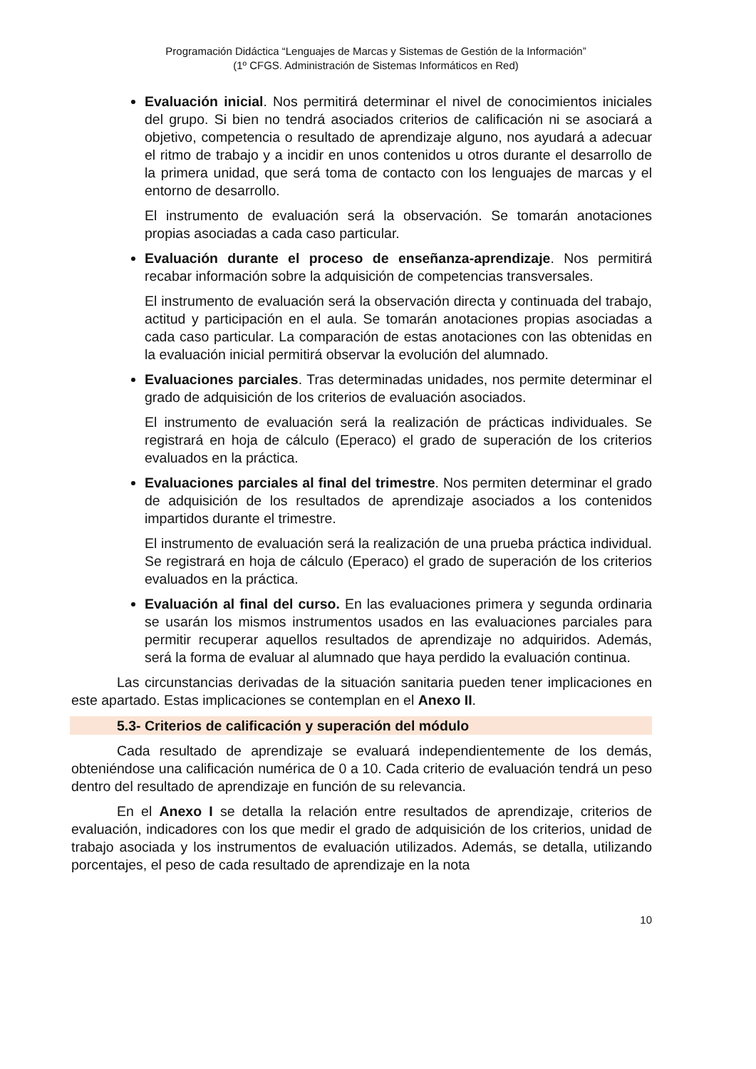Programación Didáctica “Lenguajes de Marcas y Sistemas de Gestión de la Información”
(1º CFGS. Administración de Sistemas Informáticos en Red)
Evaluación inicial. Nos permitirá determinar el nivel de conocimientos iniciales del grupo. Si bien no tendrá asociados criterios de calificación ni se asociará a objetivo, competencia o resultado de aprendizaje alguno, nos ayudará a adecuar el ritmo de trabajo y a incidir en unos contenidos u otros durante el desarrollo de la primera unidad, que será toma de contacto con los lenguajes de marcas y el entorno de desarrollo.
El instrumento de evaluación será la observación. Se tomarán anotaciones propias asociadas a cada caso particular.
Evaluación durante el proceso de enseñanza-aprendizaje. Nos permitirá recabar información sobre la adquisición de competencias transversales.
El instrumento de evaluación será la observación directa y continuada del trabajo, actitud y participación en el aula. Se tomarán anotaciones propias asociadas a cada caso particular. La comparación de estas anotaciones con las obtenidas en la evaluación inicial permitirá observar la evolución del alumnado.
Evaluaciones parciales. Tras determinadas unidades, nos permite determinar el grado de adquisición de los criterios de evaluación asociados.
El instrumento de evaluación será la realización de prácticas individuales. Se registrará en hoja de cálculo (Eperaco) el grado de superación de los criterios evaluados en la práctica.
Evaluaciones parciales al final del trimestre. Nos permiten determinar el grado de adquisición de los resultados de aprendizaje asociados a los contenidos impartidos durante el trimestre.
El instrumento de evaluación será la realización de una prueba práctica individual. Se registrará en hoja de cálculo (Eperaco) el grado de superación de los criterios evaluados en la práctica.
Evaluación al final del curso. En las evaluaciones primera y segunda ordinaria se usarán los mismos instrumentos usados en las evaluaciones parciales para permitir recuperar aquellos resultados de aprendizaje no adquiridos. Además, será la forma de evaluar al alumnado que haya perdido la evaluación continua.
Las circunstancias derivadas de la situación sanitaria pueden tener implicaciones en este apartado. Estas implicaciones se contemplan en el Anexo II.
5.3- Criterios de calificación y superación del módulo
Cada resultado de aprendizaje se evaluará independientemente de los demás, obteniéndose una calificación numérica de 0 a 10. Cada criterio de evaluación tendrá un peso dentro del resultado de aprendizaje en función de su relevancia.
En el Anexo I se detalla la relación entre resultados de aprendizaje, criterios de evaluación, indicadores con los que medir el grado de adquisición de los criterios, unidad de trabajo asociada y los instrumentos de evaluación utilizados. Además, se detalla, utilizando porcentajes, el peso de cada resultado de aprendizaje en la nota
10